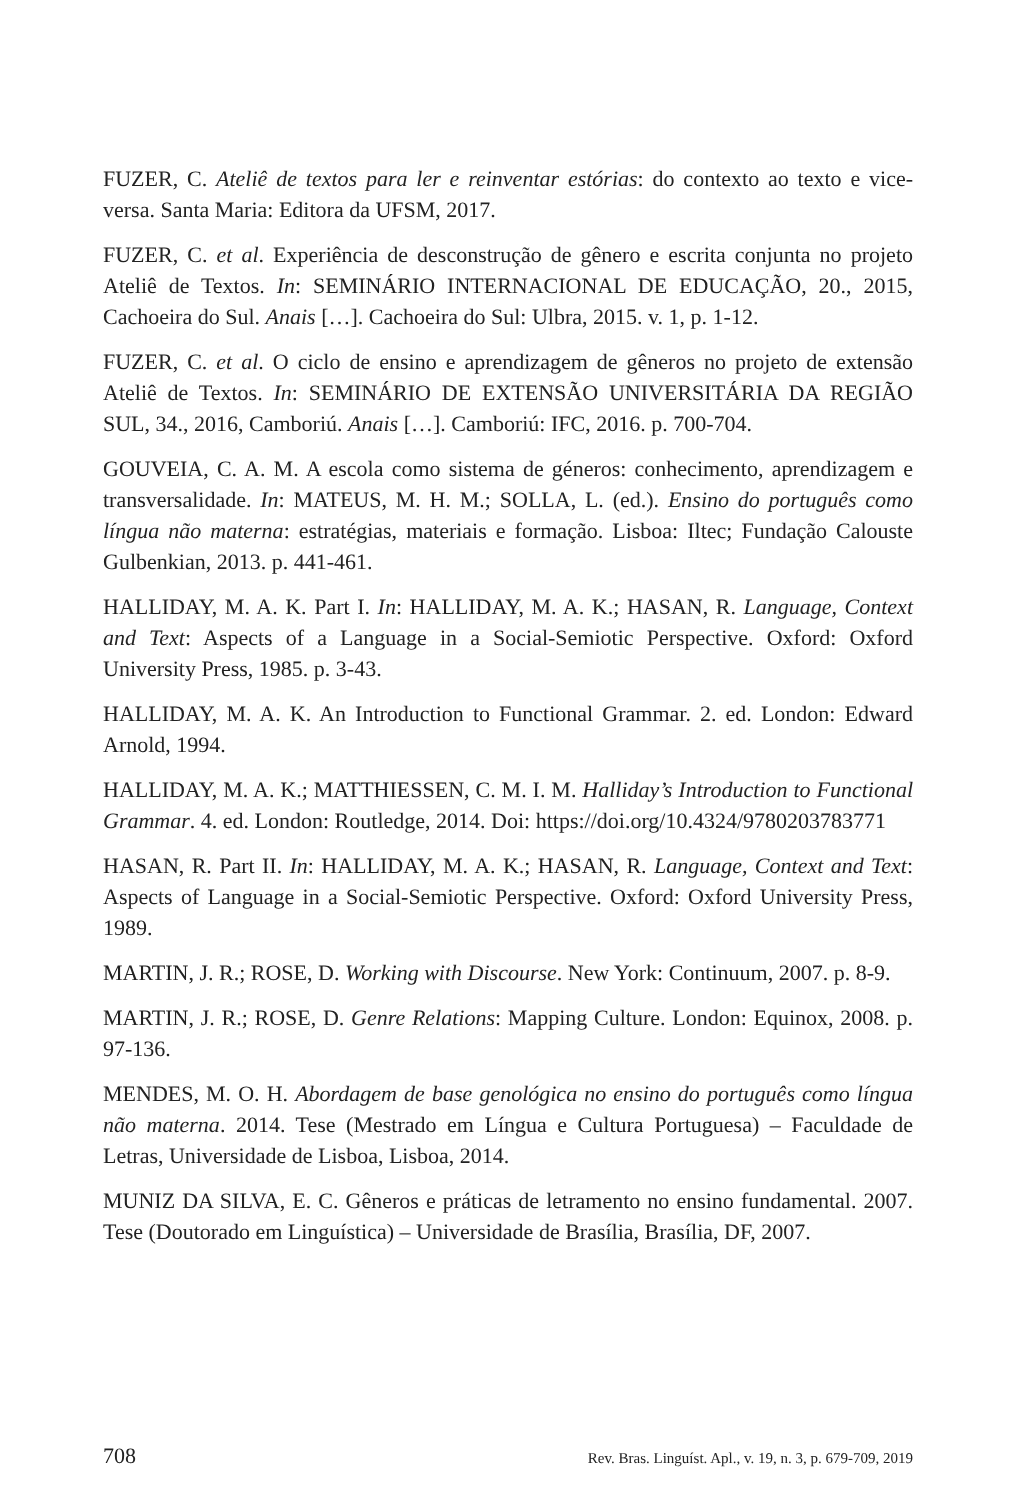FUZER, C. Ateliê de textos para ler e reinventar estórias: do contexto ao texto e vice-versa. Santa Maria: Editora da UFSM, 2017.
FUZER, C. et al. Experiência de desconstrução de gênero e escrita conjunta no projeto Ateliê de Textos. In: SEMINÁRIO INTERNACIONAL DE EDUCAÇÃO, 20., 2015, Cachoeira do Sul. Anais […]. Cachoeira do Sul: Ulbra, 2015. v. 1, p. 1-12.
FUZER, C. et al. O ciclo de ensino e aprendizagem de gêneros no projeto de extensão Ateliê de Textos. In: SEMINÁRIO DE EXTENSÃO UNIVERSITÁRIA DA REGIÃO SUL, 34., 2016, Camboriú. Anais […]. Camboriú: IFC, 2016. p. 700-704.
GOUVEIA, C. A. M. A escola como sistema de géneros: conhecimento, aprendizagem e transversalidade. In: MATEUS, M. H. M.; SOLLA, L. (ed.). Ensino do português como língua não materna: estratégias, materiais e formação. Lisboa: Iltec; Fundação Calouste Gulbenkian, 2013. p. 441-461.
HALLIDAY, M. A. K. Part I. In: HALLIDAY, M. A. K.; HASAN, R. Language, Context and Text: Aspects of a Language in a Social-Semiotic Perspective. Oxford: Oxford University Press, 1985. p. 3-43.
HALLIDAY, M. A. K. An Introduction to Functional Grammar. 2. ed. London: Edward Arnold, 1994.
HALLIDAY, M. A. K.; MATTHIESSEN, C. M. I. M. Halliday’s Introduction to Functional Grammar. 4. ed. London: Routledge, 2014. Doi: https://doi.org/10.4324/9780203783771
HASAN, R. Part II. In: HALLIDAY, M. A. K.; HASAN, R. Language, Context and Text: Aspects of Language in a Social-Semiotic Perspective. Oxford: Oxford University Press, 1989.
MARTIN, J. R.; ROSE, D. Working with Discourse. New York: Continuum, 2007. p. 8-9.
MARTIN, J. R.; ROSE, D. Genre Relations: Mapping Culture. London: Equinox, 2008. p. 97-136.
MENDES, M. O. H. Abordagem de base genológica no ensino do português como língua não materna. 2014. Tese (Mestrado em Língua e Cultura Portuguesa) – Faculdade de Letras, Universidade de Lisboa, Lisboa, 2014.
MUNIZ DA SILVA, E. C. Gêneros e práticas de letramento no ensino fundamental. 2007. Tese (Doutorado em Linguística) – Universidade de Brasília, Brasília, DF, 2007.
708 Rev. Bras. Linguíst. Apl., v. 19, n. 3, p. 679-709, 2019